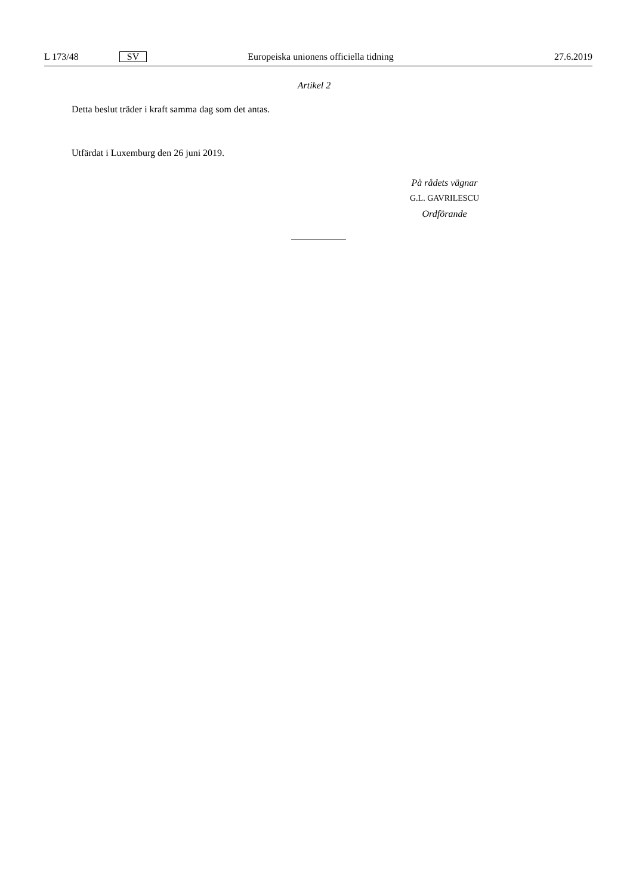L 173/48 SV Europeiska unionens officiella tidning 27.6.2019
Artikel 2
Detta beslut träder i kraft samma dag som det antas.
Utfärdat i Luxemburg den 26 juni 2019.
På rådets vägnar
G.L. GAVRILESCU
Ordförande